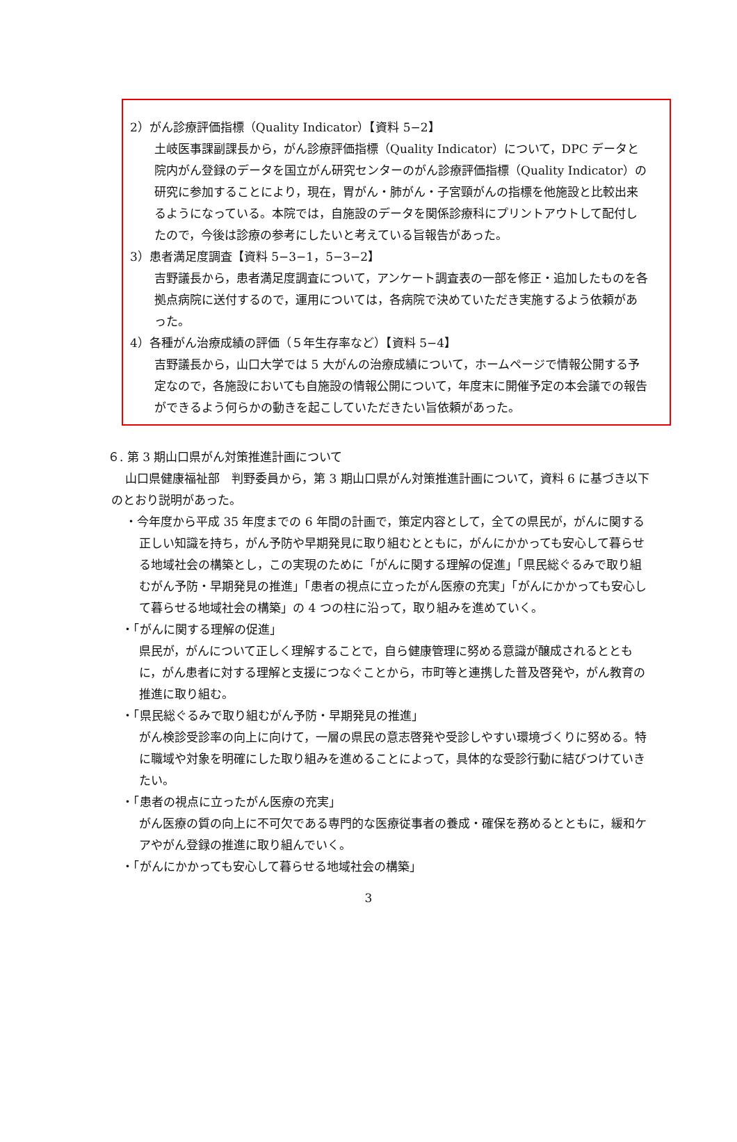2）がん診療評価指標（Quality Indicator）【資料 5−2】
土岐医事課副課長から，がん診療評価指標（Quality Indicator）について，DPC データと院内がん登録のデータを国立がん研究センターのがん診療評価指標（Quality Indicator）の研究に参加することにより，現在，胃がん・肺がん・子宮頸がんの指標を他施設と比較出来るようになっている。本院では，自施設のデータを関係診療科にプリントアウトして配付したので，今後は診療の参考にしたいと考えている旨報告があった。
3）患者満足度調査【資料 5−3−1，5−3−2】
吉野議長から，患者満足度調査について，アンケート調査表の一部を修正・追加したものを各拠点病院に送付するので，運用については，各病院で決めていただき実施するよう依頼があった。
4）各種がん治療成績の評価（５年生存率など）【資料 5−4】
吉野議長から，山口大学では 5 大がんの治療成績について，ホームページで情報公開する予定なので，各施設においても自施設の情報公開について，年度末に開催予定の本会議での報告ができるよう何らかの動きを起こしていただきたい旨依頼があった。
６. 第 3 期山口県がん対策推進計画について
山口県健康福祉部　判野委員から，第 3 期山口県がん対策推進計画について，資料 6 に基づき以下のとおり説明があった。
・今年度から平成 35 年度までの 6 年間の計画で，策定内容として，全ての県民が，がんに関する正しい知識を持ち，がん予防や早期発見に取り組むとともに，がんにかかっても安心して暮らせる地域社会の構築とし，この実現のために「がんに関する理解の促進」「県民総ぐるみで取り組むがん予防・早期発見の推進」「患者の視点に立ったがん医療の充実」「がんにかかっても安心して暮らせる地域社会の構築」の 4 つの柱に沿って，取り組みを進めていく。
・「がんに関する理解の促進」
県民が，がんについて正しく理解することで，自ら健康管理に努める意識が醸成されるとともに，がん患者に対する理解と支援につなぐことから，市町等と連携した普及啓発や，がん教育の推進に取り組む。
・「県民総ぐるみで取り組むがん予防・早期発見の推進」
がん検診受診率の向上に向けて，一層の県民の意志啓発や受診しやすい環境づくりに努める。特に職域や対象を明確にした取り組みを進めることによって，具体的な受診行動に結びつけていきたい。
・「患者の視点に立ったがん医療の充実」
がん医療の質の向上に不可欠である専門的な医療従事者の養成・確保を務めるとともに，緩和ケアやがん登録の推進に取り組んでいく。
・「がんにかかっても安心して暮らせる地域社会の構築」
3